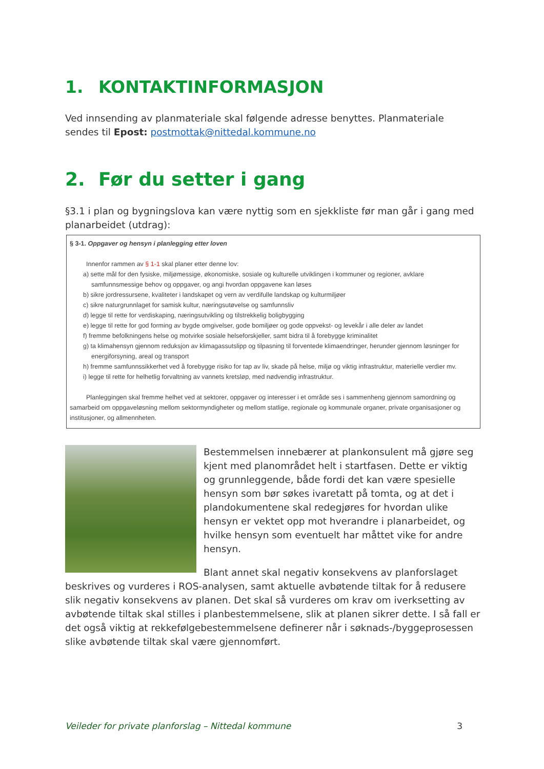1. KONTAKTINFORMASJON
Ved innsending av planmateriale skal følgende adresse benyttes. Planmateriale sendes til Epost: postmottak@nittedal.kommune.no
2. Før du setter i gang
§3.1 i plan og bygningslova kan være nyttig som en sjekkliste før man går i gang med planarbeidet (utdrag):
§ 3-1. Oppgaver og hensyn i planlegging etter loven
Innenfor rammen av § 1-1 skal planer etter denne lov:
a) sette mål for den fysiske, miljømessige, økonomiske, sosiale og kulturelle utviklingen i kommuner og regioner, avklare samfunnsmessige behov og oppgaver, og angi hvordan oppgavene kan løses
b) sikre jordressursene, kvaliteter i landskapet og vern av verdifulle landskap og kulturmiljøer
c) sikre naturgrunnlaget for samisk kultur, næringsutøvelse og samfunnsliv
d) legge til rette for verdiskaping, næringsutvikling og tilstrekkelig boligbygging
e) legge til rette for god forming av bygde omgivelser, gode bomiljøer og gode oppvekst- og levekår i alle deler av landet
f) fremme befolkningens helse og motvirke sosiale helseforskjeller, samt bidra til å forebygge kriminalitet
g) ta klimahensyn gjennom reduksjon av klimagassutslipp og tilpasning til forventede klimaendringer, herunder gjennom løsninger for energiforsyning, areal og transport
h) fremme samfunnssikkerhet ved å forebygge risiko for tap av liv, skade på helse, miljø og viktig infrastruktur, materielle verdier mv.
i) legge til rette for helhetlig forvaltning av vannets kretsløp, med nødvendig infrastruktur.
Planleggingen skal fremme helhet ved at sektorer, oppgaver og interesser i et område ses i sammenheng gjennom samordning og samarbeid om oppgaveløsning mellom sektormyndigheter og mellom statlige, regionale og kommunale organer, private organisasjoner og institusjoner, og allmennheten.
Bestemmelsen innebærer at plankonsulent må gjøre seg kjent med planområdet helt i startfasen. Dette er viktig og grunnleggende, både fordi det kan være spesielle hensyn som bør søkes ivaretatt på tomta, og at det i plandokumentene skal redegjøres for hvordan ulike hensyn er vektet opp mot hverandre i planarbeidet, og hvilke hensyn som eventuelt har måttet vike for andre hensyn.
Blant annet skal negativ konsekvens av planforslaget beskrives og vurderes i ROS-analysen, samt aktuelle avbøtende tiltak for å redusere slik negativ konsekvens av planen. Det skal så vurderes om krav om iverksetting av avbøtende tiltak skal stilles i planbestemmelsene, slik at planen sikrer dette. I så fall er det også viktig at rekkefølgebestemmelsene definerer når i søknads-/byggeprosessen slike avbøtende tiltak skal være gjennomført.
Veileder for private planforslag – Nittedal kommune 3